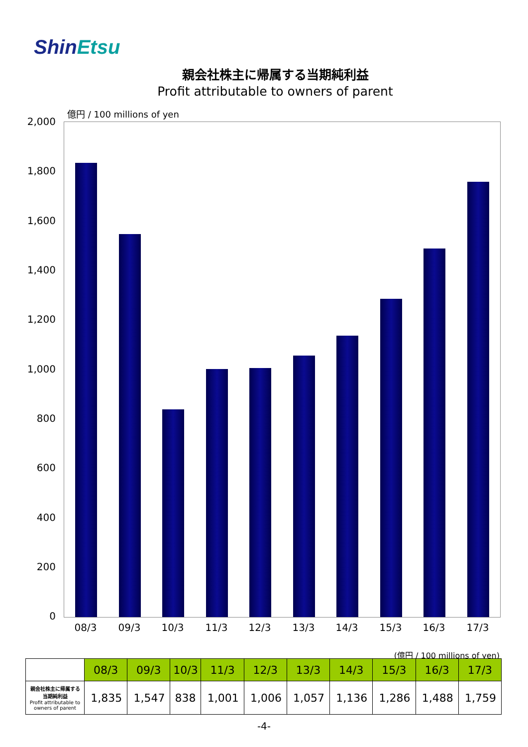ShinEtsu
親会社株主に帰属する当期純利益
Profit attributable to owners of parent
億円 / 100 millions of yen
2,000
1,800
1,600
1,400
1,200
1,000
800
600
400
200
0
08/3 09/3 10/3 11/3 12/3 13/3 14/3 15/3 16/3 17/3
(億円 / 100 millions of yen)
| | 08/3 | 09/3 | 10/3 | 11/3 | 12/3 | 13/3 | 14/3 | 15/3 | 16/3 | 17/3 |
| 親会社株主に帰属する 当期純利益 Profit attributable to owners of parent | 1,835 | 1,547 | 838 | 1,001 | 1,006 | 1,057 | 1,136 | 1,286 | 1,488 | 1,759 |
-4-